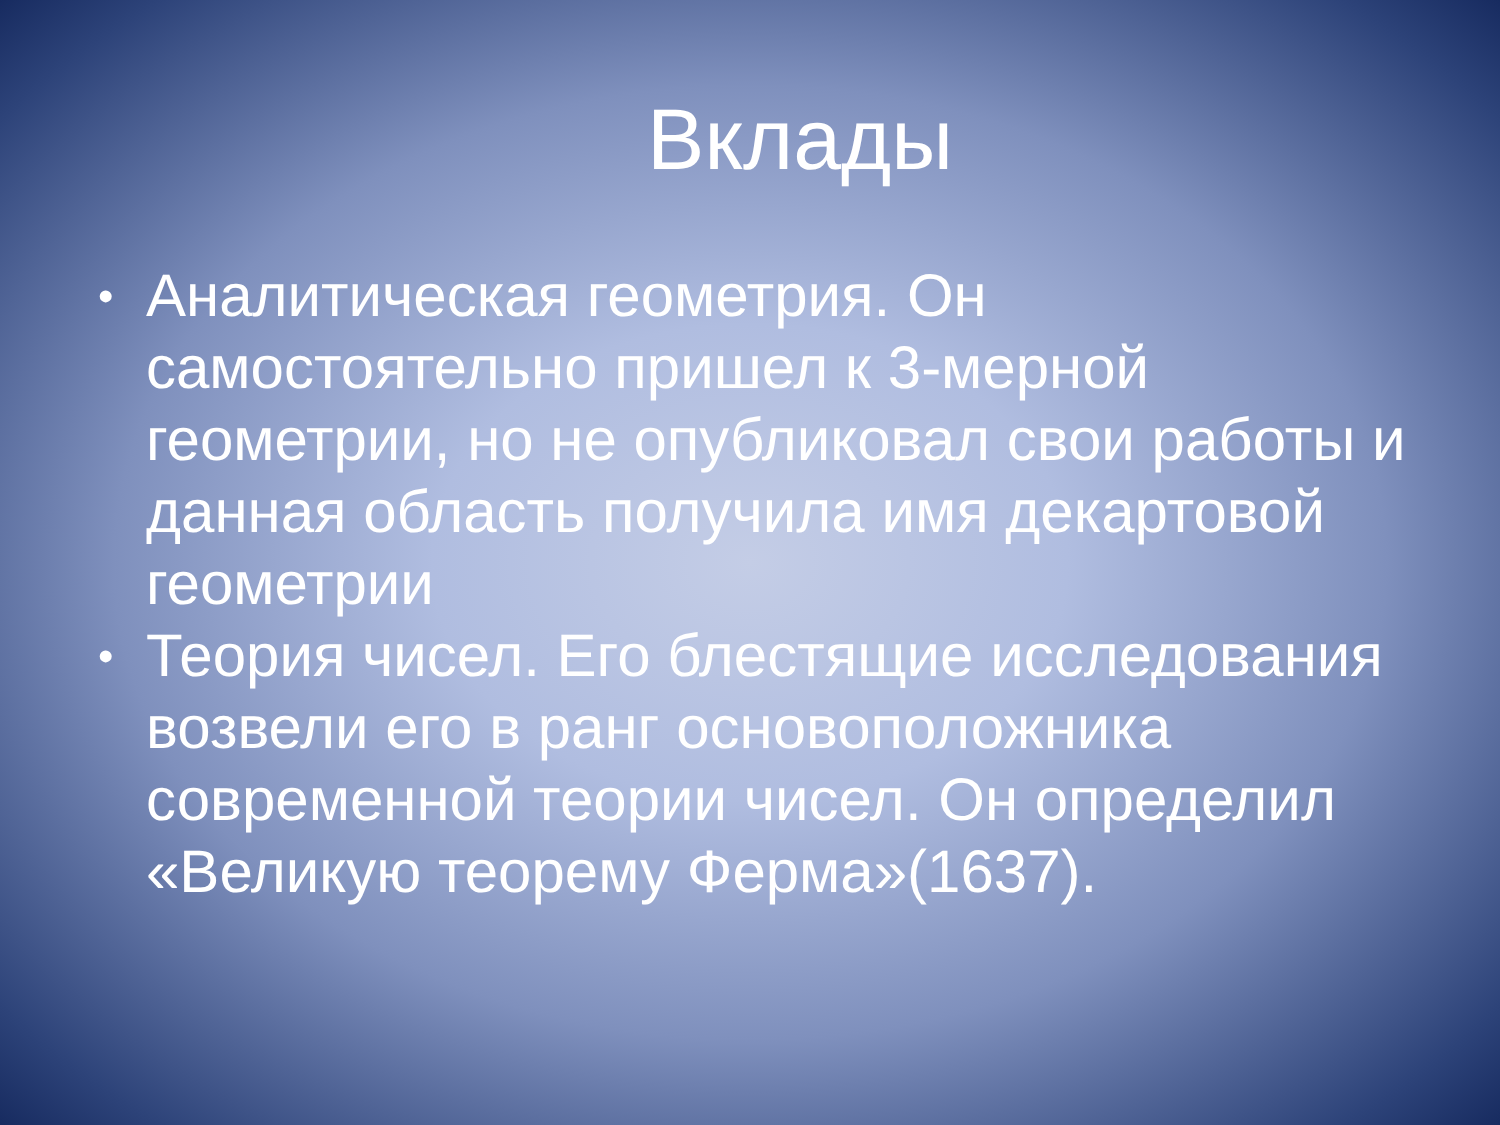Вклады
• Аналитическая геометрия. Он самостоятельно пришел к 3-мерной геометрии, но не опубликовал свои работы и данная область получила имя декартовой геометрии
• Теория чисел. Его блестящие исследования возвели его в ранг основоположника современной теории чисел. Он определил «Великую теорему Ферма»(1637).